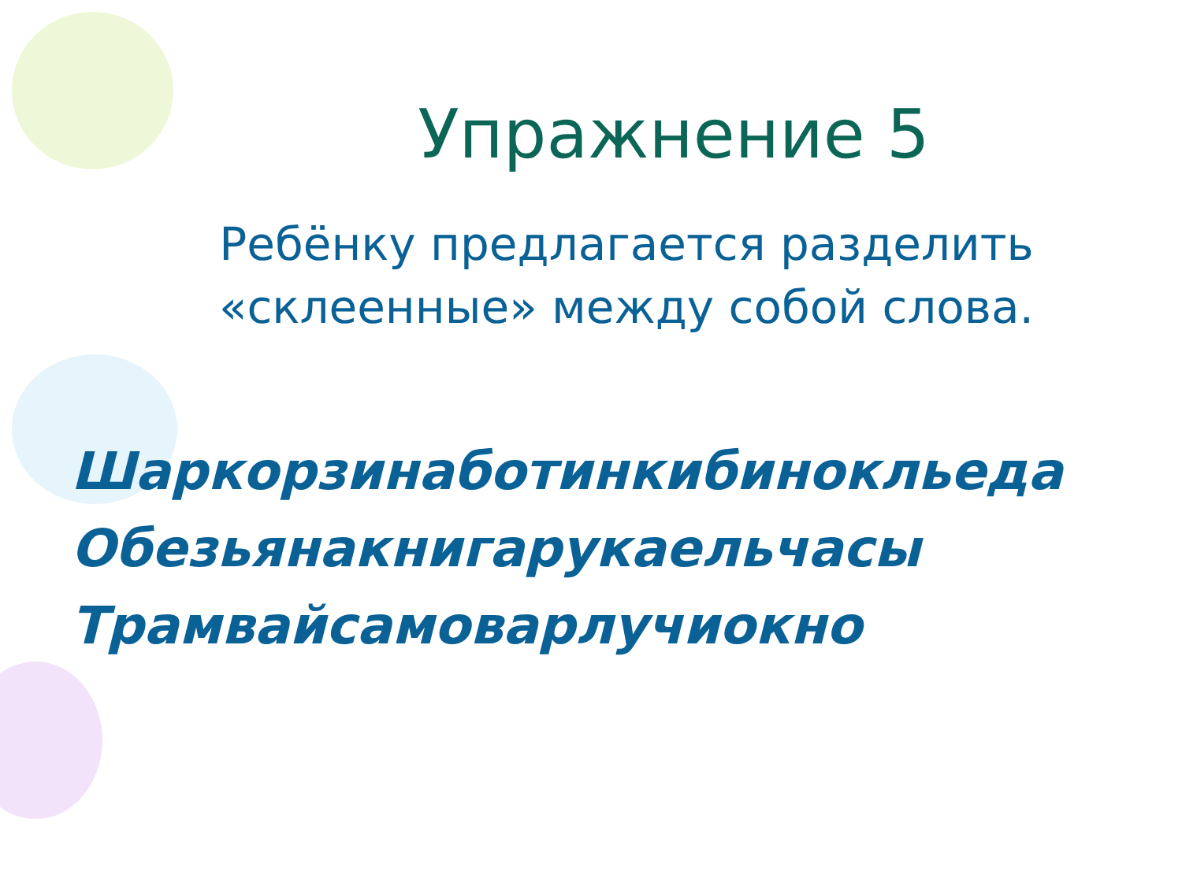Упражнение 5
Ребёнку предлагается разделить
«склеенные» между собой слова.
Шаркорзинаботинкибинокльеда
Обезьянакнигарукаельчасы
Трамвайсамоварлучиокно